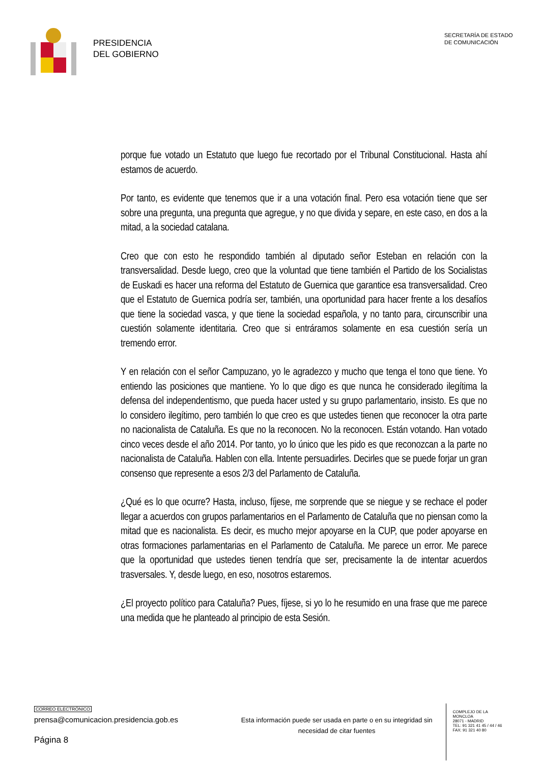PRESIDENCIA
DEL GOBIERNO
SECRETARÍA DE ESTADO
DE COMUNICACIÓN
porque fue votado un Estatuto que luego fue recortado por el Tribunal Constitucional. Hasta ahí estamos de acuerdo.
Por tanto, es evidente que tenemos que ir a una votación final. Pero esa votación tiene que ser sobre una pregunta, una pregunta que agregue, y no que divida y separe, en este caso, en dos a la mitad, a la sociedad catalana.
Creo que con esto he respondido también al diputado señor Esteban en relación con la transversalidad. Desde luego, creo que la voluntad que tiene también el Partido de los Socialistas de Euskadi es hacer una reforma del Estatuto de Guernica que garantice esa transversalidad. Creo que el Estatuto de Guernica podría ser, también, una oportunidad para hacer frente a los desafíos que tiene la sociedad vasca, y que tiene la sociedad española, y no tanto para, circunscribir una cuestión solamente identitaria. Creo que si entráramos solamente en esa cuestión sería un tremendo error.
Y en relación con el señor Campuzano, yo le agradezco y mucho que tenga el tono que tiene. Yo entiendo las posiciones que mantiene. Yo lo que digo es que nunca he considerado ilegítima la defensa del independentismo, que pueda hacer usted y su grupo parlamentario, insisto. Es que no lo considero ilegítimo, pero también lo que creo es que ustedes tienen que reconocer la otra parte no nacionalista de Cataluña. Es que no la reconocen. No la reconocen. Están votando. Han votado cinco veces desde el año 2014. Por tanto, yo lo único que les pido es que reconozcan a la parte no nacionalista de Cataluña. Hablen con ella. Intente persuadirles. Decirles que se puede forjar un gran consenso que represente a esos 2/3 del Parlamento de Cataluña.
¿Qué es lo que ocurre? Hasta, incluso, fíjese, me sorprende que se niegue y se rechace el poder llegar a acuerdos con grupos parlamentarios en el Parlamento de Cataluña que no piensan como la mitad que es nacionalista. Es decir, es mucho mejor apoyarse en la CUP, que poder apoyarse en otras formaciones parlamentarias en el Parlamento de Cataluña. Me parece un error. Me parece que la oportunidad que ustedes tienen tendría que ser, precisamente la de intentar acuerdos trasversales. Y, desde luego, en eso, nosotros estaremos.
¿El proyecto político para Cataluña? Pues, fíjese, si yo lo he resumido en una frase que me parece una medida que he planteado al principio de esta Sesión.
CORREO ELECTRÓNICO
prensa@comunicacion.presidencia.gob.es
Página 8
Esta información puede ser usada en parte o en su integridad sin necesidad de citar fuentes
COMPLEJO DE LA MONCLOA
28071 - MADRID
TEL: 91 321 41 45 / 44 / 46
FAX: 91 321 40 80